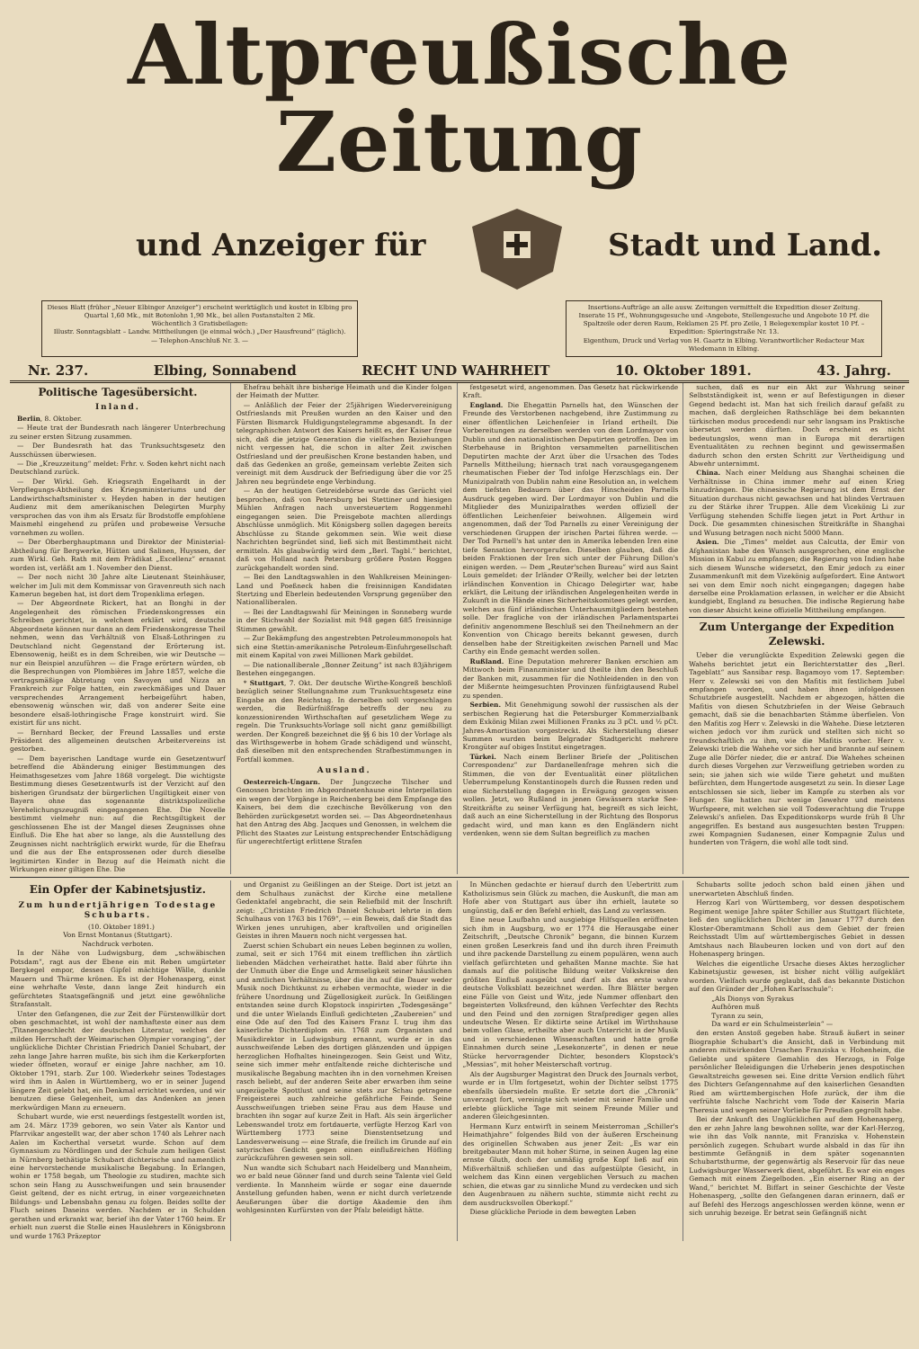Altpreußische Zeitung
und Anzeiger für Stadt und Land.
Dieses Blatt (früher „Neuer Elbinger Anzeiger“) erscheint werktäglich und kostet in Elbing pro Quartal 1,60 Mk., mit Botenlohn 1,90 Mk., bei allen Postanstalten 2 Mk.
Wöchentlich 3 Gratisbeilagen:
Illustr. Sonntagsblatt – Landw. Mittheilungen (je einmal wöch.) „Der Hausfreund“ (täglich).
— Telephon-Anschluß Nr. 3. —
Insertions-Aufträge an alle ausw. Zeitungen vermittelt die Expedition dieser Zeitung.
Inserate 15 Pf., Wohnungsgesuche und -Angebote, Stellengesuche und Angebote 10 Pf. die Spaltzeile oder deren Raum, Reklamen 25 Pf. pro Zeile, 1 Belegexemplar kostet 10 Pf. – Expedition: Spieringstraße Nr. 13.
Eigenthum, Druck und Verlag von H. Gaartz in Elbing. Verantwortlicher Redacteur Max Wiedemann in Elbing.
Nr. 237. Elbing, Sonnabend RECHT UND WAHRHEIT 10. Oktober 1891. 43. Jahrg.
Politische Tagesübersicht.
Inland.
Berlin, 8. Oktober.
— Heute trat der Bundesrath nach längerer Unterbrechung zu seiner ersten Sitzung zusammen.
— Der Bundesrath hat das Trunksuchtsgesetz den Ausschüssen überwiesen.
— Die „Kreuzzeitung“ meldet: Frhr. v. Soden kehrt nicht nach Deutschland zurück.
— Der Wirkl. Geh. Kriegsrath Engelhardt in der Verpflegungs-Abtheilung des Kriegsministeriums und der Landwirthschaftsminister v. Heyden haben in der heutigen Audienz mit dem amerikanischen Delegirten Murphy versprochen das von ihm als Ersatz für Brodstoffe empfohlene Maismehl eingehend zu prüfen und probeweise Versuche vornehmen zu wollen.
— Der Oberberghauptmann und Direktor der Ministerial-Abtheilung für Bergwerke, Hütten und Salinen, Huyssen, der zum Wirkl. Geh. Rath mit dem Prädikat „Excellenz“ ernannt worden ist, verläßt am 1. November den Dienst.
— Der noch nicht 30 Jahre alte Lieutenant Steinhäuser, welcher im Juli mit dem Kommissar von Gravenreuth sich nach Kamerun begeben hat, ist dort dem Tropenklima erlegen.
— Der Abgeordnete Rickert, hat an Bonghi in der Angelegenheit des römischen Friedenskongresses ein Schreiben gerichtet, in welchem erklärt wird, deutsche Abgeordnete können nur dann an dem Friedenskongresse Theil nehmen, wenn das Verhältniß von Elsaß-Lothringen zu Deutschland nicht Gegenstand der Erörterung ist. Ebensowenig, heißt es in dem Schreiben, wie wir Deutsche — nur ein Beispiel anzuführen — die Frage erörtern würden, ob die Besprechungen von Plombières im Jahre 1857, welche die vertragsmäßige Abtretung von Savoyen und Nizza an Frankreich zur Folge hatten, ein zweckmäßiges und Dauer versprechendes Arrangement herbeigeführt haben, ebensowenig wünschen wir, daß von anderer Seite eine besondere elsaß-lothringische Frage konstruirt wird. Sie existirt für uns nicht.
— Bernhard Becker, der Freund Lassalles und erste Präsident des allgemeinen deutschen Arbeitervereins ist gestorben.
— Dem bayerischen Landtage wurde ein Gesetzentwurf betreffend die Abänderung einiger Bestimmungen des Heimathsgesetzes vom Jahre 1868 vorgelegt. Die wichtigste Bestimmung dieses Gesetzentwurfs ist der Verzicht auf den bisherigen Grundsatz der bürgerlichen Ungiltigkeit einer von Bayern ohne das sogenannte distriktspolizeiliche Verehelichungszeugniß eingegangenen Ehe. Die Novelle bestimmt vielmehr nun: auf die Rechtsgiltigkeit der geschlossenen Ehe ist der Mangel dieses Zeugnisses ohne Einfluß. Die Ehe hat aber so lange, als die Ausstellung des Zeugnisses nicht nachträglich erwirkt wurde, für die Ehefrau und die aus der Ehe entsprossenen oder durch dieselbe legitimirten Kinder in Bezug auf die Heimath nicht die Wirkungen einer giltigen Ehe. Die
Ehefrau behält ihre bisherige Heimath und die Kinder folgen der Heimath der Mutter.
— Anläßlich der Feier der 25jährigen Wiedervereinigung Ostfrieslands mit Preußen wurden an den Kaiser und den Fürsten Bismarck Huldigungstelegramme abgesandt. In der telegraphischen Antwort des Kaisers heißt es, der Kaiser freue sich, daß die jetzige Generation die vielfachen Beziehungen nicht vergessen hat, die schon in alter Zeit zwischen Ostfriesland und der preußischen Krone bestanden haben, und daß das Gedenken an große, gemeinsam verlebte Zeiten sich vereinigt mit dem Ausdruck der Befriedigung über die vor 25 Jahren neu begründete enge Verbindung.
— An der heutigen Getreidebörse wurde das Gerücht viel besprochen, daß von Petersburg bei Stettiner und hiesigen Mühlen Anfragen nach unversteuertem Roggenmehl eingegangen seien. Die Preisgebote machten allerdings Abschlüsse unmöglich. Mit Königsberg sollen dagegen bereits Abschlüsse zu Stande gekommen sein. Wie weit diese Nachrichten begründet sind, ließ sich mit Bestimmtheit nicht ermitteln. Als glaubwürdig wird dem „Berl. Tagbl.“ berichtet, daß von Holland nach Petersburg größere Posten Roggen zurückgehandelt worden sind.
— Bei den Landtagswahlen in den Wahlkreisen Meiningen-Land und Poeßneck haben die freisinnigen Kandidaten Stertzing und Eberlein bedeutenden Vorsprung gegenüber den Nationalliberalen.
— Bei der Landtagswahl für Meiningen in Sonneberg wurde in der Stichwahl der Sozialist mit 948 gegen 685 freisinnige Stimmen gewählt.
— Zur Bekämpfung des angestrebten Petroleummonopols hat sich eine Stettin-amerikanische Petroleum-Einfuhrgesellschaft mit einem Kapital von zwei Millionen Mark gebildet.
— Die nationalliberale „Bonner Zeitung“ ist nach 83jährigem Bestehen eingegangen.
* Stuttgart, 7. Okt. Der deutsche Wirthe-Kongreß beschloß bezüglich seiner Stellungnahme zum Trunksuchtsgesetz eine Eingabe an den Reichstag. In derselben soll vorgeschlagen werden, die Bedürfnißfrage betreffs der neu zu konzessionirenden Wirthschaften auf gesetzlichem Wege zu regeln. Die Trunksuchts-Vorlage soll nicht ganz gemißbilligt werden. Der Kongreß bezeichnet die §§ 6 bis 10 der Vorlage als das Wirthsgewerbe in hohem Grade schädigend und wünscht, daß dieselben mit den entsprechenden Strafbestimmungen in Fortfall kommen.
Ausland.
Oesterreich-Ungarn. Der Jungczeche Tilscher und Genossen brachten im Abgeordnetenhause eine Interpellation ein wegen der Vorgänge in Reichenberg bei dem Empfange des Kaisers, bei dem die czechische Bevölkerung von den Behörden zurückgesetzt worden sei. — Das Abgeordnetenhaus hat den Antrag des Abg. Jacques und Genossen, in welchem die Pflicht des Staates zur Leistung entsprechender Entschädigung für ungerechtfertigt erlittene Strafen
festgesetzt wird, angenommen. Das Gesetz hat rückwirkende Kraft.
England. Die Ehegattin Parnells hat, den Wünschen der Freunde des Verstorbenen nachgebend, ihre Zustimmung zu einer öffentlichen Leichenfeier in Irland ertheilt. Die Vorbereitungen zu derselben werden von dem Lordmayor von Dublin und den nationalistischen Deputirten getroffen. Den im Sterbehause in Brighton versammelten parnellitischen Deputirten machte der Arzt über die Ursachen des Todes Parnells Mittheilung; hiernach trat nach vorausgegangenem rheumatischen Fieber der Tod infolge Herzschlags ein. Der Munizipalrath von Dublin nahm eine Resolution an, in welchem dem tiefsten Bedauern über das Hinscheiden Parnells Ausdruck gegeben wird. Der Lordmayor von Dublin und die Mitglieder des Munizipalrathes werden offiziell der öffentlichen Leichenfeier beiwohnen. Allgemein wird angenommen, daß der Tod Parnells zu einer Vereinigung der verschiedenen Gruppen der irischen Partei führen werde. — Der Tod Parnell's hat unter den in Amerika lebenden Iren eine tiefe Sensation hervorgerufen. Dieselben glauben, daß die beiden Fraktionen der Iren sich unter der Führung Dillon's einigen werden. — Dem „Reuter'schen Bureau“ wird aus Saint Louis gemeldet: der Irländer O'Reilly, welcher bei der letzten irländischen Konvention in Chicago Delegirter war, habe erklärt, die Leitung der irländischen Angelegenheiten werde in Zukunft in die Hände eines Sicherheitskomitees gelegt werden, welches aus fünf irländischen Unterhausmitgliedern bestehen solle. Der fragliche von der irländischen Parlamentspartei definitiv angenommene Beschluß sei den Theilnehmern an der Konvention von Chicago bereits bekannt gewesen, durch denselben habe der Streitigkeiten zwischen Parnell und Mac Carthy ein Ende gemacht werden sollen.
Rußland. Eine Deputation mehrerer Banken erschien am Mittwoch beim Finanzminister und theilte ihm den Beschluß der Banken mit, zusammen für die Nothleidenden in den von der Mißernte heimgesuchten Provinzen fünfzigtausend Rubel zu spenden.
Serbien. Mit Genehmigung sowohl der russischen als der serbischen Regierung hat die Petersburger Kommerzialbank dem Exkönig Milan zwei Millionen Franks zu 3 pCt. und ½ pCt. Jahres-Amortisation vorgestreckt. Als Sicherstellung dieser Summen wurden beim Belgrader Stadtgericht mehrere Krongüter auf obiges Institut eingetragen.
Türkei. Nach einem Berliner Briefe der „Politischen Correspondenz“ zur Dardanellenfrage mehren sich die Stimmen, die von der Eventualität einer plötzlichen Ueberrumpelung Konstantinopels durch die Russen reden und eine Sicherstellung dagegen in Erwägung gezogen wissen wollen. Jetzt, wo Rußland in jenen Gewässern starke See-Streitkräfte zu seiner Verfügung hat, begreift es sich leicht, daß auch an eine Sicherstellung in der Richtung des Bosporus gedacht wird, und man kann es den Engländern nicht verdenken, wenn sie dem Sultan begreiflich zu machen
suchen, daß es nur ein Akt zur Wahrung seiner Selbstständigkeit ist, wenn er auf Befestigungen in dieser Gegend bedacht ist. Man hat sich freilich darauf gefaßt zu machen, daß dergleichen Rathschläge bei dem bekannten türkischen modus procedendi nur sehr langsam ins Praktische übersetzt werden dürften. Doch erscheint es nicht bedeutungslos, wenn man in Europa mit derartigen Eventualitäten zu rechnen beginnt und gewissermaßen dadurch schon den ersten Schritt zur Vertheidigung und Abwehr unternimmt.
China. Nach einer Meldung aus Shanghai scheinen die Verhältnisse in China immer mehr auf einen Krieg hinzudrängen. Die chinesische Regierung ist dem Ernst der Situation durchaus nicht gewachsen und hat blindes Vertrauen zu der Stärke ihrer Truppen. Alle dem Vicekönig Li zur Verfügung stehenden Schiffe liegen jetzt in Port Arthur in Dock. Die gesammten chinesischen Streitkräfte in Shanghai und Wusung betragen noch nicht 5000 Mann.
Asien. Die „Times“ meldet aus Calcutta, der Emir von Afghanistan habe den Wunsch ausgesprochen, eine englische Mission in Kabul zu empfangen; die Regierung von Indien habe sich diesem Wunsche widersetzt, den Emir jedoch zu einer Zusammenkunft mit dem Vizekönig aufgefordert. Eine Antwort sei von dem Emir noch nicht eingegangen; dagegen habe derselbe eine Proklamation erlassen, in welcher er die Absicht kundgiebt, England zu besuchen. Die indische Regierung habe von dieser Absicht keine offizielle Mittheilung empfangen.
Zum Untergange der Expedition Zelewski.
Ueber die verunglückte Expedition Zelewski gegen die Wahehs berichtet jetzt ein Berichterstatter des „Berl. Tageblatt“ aus Sansibar resp. Bagamoyo vom 17. September: Herr v. Zelewski sei von den Mafitis mit festlichem Jubel empfangen worden, und haben ihnen infolgedessen Schutzbriefe ausgestellt. Nachdem er abgezogen, hätten die Mafitis von diesen Schutzbriefen in der Weise Gebrauch gemacht, daß sie die benachbarten Stämme überfielen. Von den Mafitis zog Herr v. Zelewski in die Wahehe. Diese letzteren wichen jedoch vor ihm zurück und stellten sich nicht so freundschaftlich zu ihm, wie die Mafitis vorher. Herr v. Zelewski trieb die Wahehe vor sich her und brannte auf seinem Zuge alle Dörfer nieder, die er antraf. Die Wahehes scheinen durch dieses Vorgehen zur Verzweiflung getrieben worden zu sein; sie jahen sich wie wilde Tiere gehetzt und mußten befürchten, dem Hungertode ausgesetzt zu sein. In dieser Lage entschlossen sie sich, lieber im Kampfe zu sterben als vor Hunger. Sie hatten nur wenige Gewehre und meistens Wurfspeere, mit welchen sie voll Todesverachtung die Truppe Zelewski's anfielen. Das Expeditionskorps wurde früh 8 Uhr angegriffen. Es bestand aus ausgesuchten besten Truppen: zwei Kompagnien Sudanesen, einer Kompagnie Zulus und hunderten von Trägern, die wohl alle todt sind.
Ein Opfer der Kabinetsjustiz.
Zum hundertjährigen Todestage Schubarts.
(10. Oktober 1891.)
Von Ernst Montanus (Stuttgart).
Nachdruck verboten.
In der Nähe von Ludwigsburg, dem „schwäbischen Potsdam“, ragt aus der Ebene ein mit Reben umgürteter Bergkegel empor, dessen Gipfel mächtige Wälle, dunkle Mauern und Thürme krönen. Es ist der Hohenasperg, einst eine wehrhafte Veste, dann lange Zeit hindurch ein gefürchtetes Staatsgefängniß und jetzt eine gewöhnliche Strafanstalt.
Unter den Gefangenen, die zur Zeit der Fürstenwillkür dort oben geschmachtet, ist wohl der namhafteste einer aus dem „Titanengeschlecht der deutschen Literatur, welches der milden Herrschaft der Weimarischen Olympier voranging“, der unglückliche Dichter Christian Friedrich Daniel Schubart, der zehn lange Jahre harren mußte, bis sich ihm die Kerkerpforten wieder öffneten, worauf er einige Jahre nachher, am 10. Oktober 1791, starb. Zur 100. Wiederkehr seines Todestages wird ihm in Aalen in Württemberg, wo er in seiner Jugend längere Zeit gelebt hat, ein Denkmal errichtet werden, und wir benutzen diese Gelegenheit, um das Andenken an jenen merkwürdigen Mann zu erneuern.
Schubart wurde, wie erst neuerdings festgestellt worden ist, am 24. März 1739 geboren, wo sein Vater als Kantor und Pfarrvikar angestellt war, der aber schon 1740 als Lehrer nach Aalen im Kocherthal versetzt wurde. Schon auf dem Gymnasium zu Nördlingen und der Schule zum heiligen Geist in Nürnberg bethätigte Schubart dichterische und namentlich eine hervorstechende musikalische Begabung. In Erlangen, wohin er 1758 begab, um Theologie zu studiren, machte sich schon sein Hang zu Ausschweifungen und sein brausender Geist geltend, der es nicht ertrug, in einer vorgezeichneten Bildungs- und Lebensbahn genau zu folgen. Beides sollte der Fluch seines Daseins werden. Nachdem er in Schulden gerathen und erkrankt war, berief ihn der Vater 1760 heim. Er erhielt nun zuerst die Stelle eines Hauslehrers in Königsbronn und wurde 1763 Präzeptor
und Organist zu Geißlingen an der Steige. Dort ist jetzt an dem Schulhaus zunächst der Kirche eine metallene Gedenktafel angebracht, die sein Reliefbild mit der Inschrift zeigt: „Christian Friedrich Daniel Schubart lehrte in dem Schulhaus von 1763 bis 1769“, — ein Beweis, daß die Stadt das Wirken jenes unruhigen, aber kraftvollen und originellen Geistes in ihren Mauern noch nicht vergessen hat.
Zuerst schien Schubart ein neues Leben beginnen zu wollen, zumal, seit er sich 1764 mit einem trefflichen ihn zärtlich liebenden Mädchen verheirathet hatte. Bald aber führte ihn der Unmuth über die Enge und Armseligkeit seiner häuslichen und amtlichen Verhältnisse, über die ihn auf die Dauer weder Musik noch Dichtkunst zu erheben vermochte, wieder in die frühere Unordnung und Zügellosigkeit zurück. In Geißlingen entstanden seine durch Klopstock inspirirten „Todesgesänge“ und die unter Wielands Einfluß gedichteten „Zaubereien“ und eine Ode auf den Tod des Kaisers Franz I. trug ihm das kaiserliche Dichterdiplom ein. 1768 zum Organisten und Musikdirektor in Ludwigsburg ernannt, wurde er in das ausschweifende Leben des dortigen glänzenden und üppigen herzoglichen Hofhaltes hineingezogen. Sein Geist und Witz, seine sich immer mehr entfaltende reiche dichterische und musikalische Begabung machten ihn in den vornehmen Kreisen rasch beliebt, auf der anderen Seite aber erwarben ihm seine ungezügelte Spottlust und seine stets zur Schau getragene Freigeisterei auch zahlreiche gefährliche Feinde. Seine Ausschweifungen trieben seine Frau aus dem Hause und brachten ihn sogar auf kurze Zeit in Haft. Als sein ärgerlicher Lebenswandel trotz em fortdauerte, verfügte Herzog Karl von Württemberg 1773 seine Dienstentsetzung und Landesverweisung — eine Strafe, die freilich im Grunde auf ein satyrisches Gedicht gegen einen einflußreichen Höfling zurückzuführen gewesen sein soll.
Nun wandte sich Schubart nach Heidelberg und Mannheim, wo er bald neue Gönner fand und durch seine Talente viel Geld verdiente. In Mannheim würde er sogar eine dauernde Anstellung gefunden haben, wenn er nicht durch verletzende Aeußerungen über die dortige Akademie den ihm wohlgesinnten Kurfürsten von der Pfalz beleidigt hätte.
In München gedachte er hierauf durch den Uebertritt zum Katholizismus sein Glück zu machen, die Auskunft, die man am Hofe aber von Stuttgart aus über ihn erhielt, lautete so ungünstig, daß er den Befehl erhielt, das Land zu verlassen.
Eine neue Laufbahn und ausgiebige Hilfsquellen eröffneten sich ihm in Augsburg, wo er 1774 die Herausgabe einer Zeitschrift, „Deutsche Chronik“ begann, die binnen Kurzem einen großen Leserkreis fand und ihn durch ihren Freimuth und ihre packende Darstellung zu einem populären, wenn auch vielfach gefürchteten und gehaßten Manne machte. Sie hat damals auf die politische Bildung weiter Volkskreise den größten Einfluß ausgeübt und darf als das erste wahre deutsche Volksblatt bezeichnet werden. Ihre Blätter bergen eine Fülle von Geist und Witz, jede Nummer offenbart den begeisterten Volksfreund, den kühnen Verfechter des Rechts und den Feind und den zornigen Strafprediger gegen alles undeutsche Wesen. Er diktirte seine Artikel im Wirthshause beim vollen Glase, ertheilte aber auch Unterricht in der Musik und in verschiedenen Wissenschaften und hatte große Einnahmen durch seine „Lesekonzerte“, in denen er neue Stücke hervorragender Dichter, besonders Klopstock's „Messias“, mit hoher Meisterschaft vortrug.
Als der Augsburger Magistrat den Druck des Journals verbot, wurde er in Ulm fortgesetzt, wohin der Dichter selbst 1775 ebenfalls übersiedeln mußte. Er setzte dort die „Chronik“ unverzagt fort, vereinigte sich wieder mit seiner Familie und erlebte glückliche Tage mit seinem Freunde Miller und anderen Gleichgesinnten.
Hermann Kurz entwirft in seinem Meisterroman „Schiller's Heimathjahre“ folgendes Bild von der äußeren Erscheinung des originellen Schwaben aus jener Zeit: „Es war ein breitgebauter Mann mit hoher Stirne, in seinen Augen lag eine ernste Gluth, doch der unmäßig große Kopf ließ auf ein Mißverhältniß schließen und das aufgestülpte Gesicht, in welchem das Kinn einen vergeblichen Versuch zu machen schien, die etwas gar zu sinnliche Mund zu verdecken und sich den Augenbrauen zu nähern suchte, stimmte nicht recht zu dem ausdrucksvollen Oberkopf.“
Diese glückliche Periode in dem bewegten Leben
Schubarts sollte jedoch schon bald einen jähen und unerwarteten Abschluß finden.
Herzog Karl von Württemberg, vor dessen despotischem Regiment wenige Jahre später Schiller aus Stuttgart flüchtete, ließ den unglücklichen Dichter im Januar 1777 durch den Kloster-Oberamtmann Scholl aus dem Gebiet der freien Reichsstadt Ulm auf württembergisches Gebiet in dessen Amtshaus nach Blaubeuren locken und von dort auf den Hohenasperg bringen.
Welches die eigentliche Ursache dieses Aktes herzoglicher Kabinetsjustiz gewesen, ist bisher nicht völlig aufgeklärt worden. Vielfach wurde geglaubt, daß das bekannte Distichon auf den Gründer der „Hohen Karlsschule“:
„Als Dionys von Syrakus
Aufhören muß
Tyrann zu sein,
Da ward er ein Schulmeisterlein“ —
den ersten Anstoß gegeben habe. Strauß äußert in seiner Biographie Schubart's die Ansicht, daß in Verbindung mit anderen mitwirkenden Ursachen Franziska v. Hohenheim, die Geliebte und spätere Gemahlin des Herzogs, in Folge persönlicher Beleidigungen die Urheberin jenes despotischen Gewaltstreichs gewesen sei. Eine dritte Version endlich führt des Dichters Gefangennahme auf den kaiserlichen Gesandten Ried am württembergischen Hofe zurück, der ihm die verfrühte falsche Nachricht vom Tode der Kaiserin Maria Theresia und wegen seiner Vorliebe für Preußen gegrollt habe.
Bei der Ankunft des Unglücklichen auf dem Hohenasperg, den er zehn Jahre lang bewohnen sollte, war der Karl-Herzog, wie ihn das Volk nannte, mit Franziska v. Hohenstein persönlich zugegen. Schubart wurde alsbald in das für ihn bestimmte Gefängniß in dem später sogenannten Schubartsthurme, der gegenwärtig als Reservoir für das neue Ludwigsburger Wasserwerk dient, abgeführt. Es war ein enges Gemach mit einem Ziegelboden. „Ein eiserner Ring an der Wand,“ berichtet M. Biffart in seiner Geschichte der Veste Hohenasperg, „sollte den Gefangenen daran erinnern, daß er auf Befehl des Herzogs angeschlossen werden könne, wenn er sich unruhig bezeige. Er betrat sein Gefängniß nicht